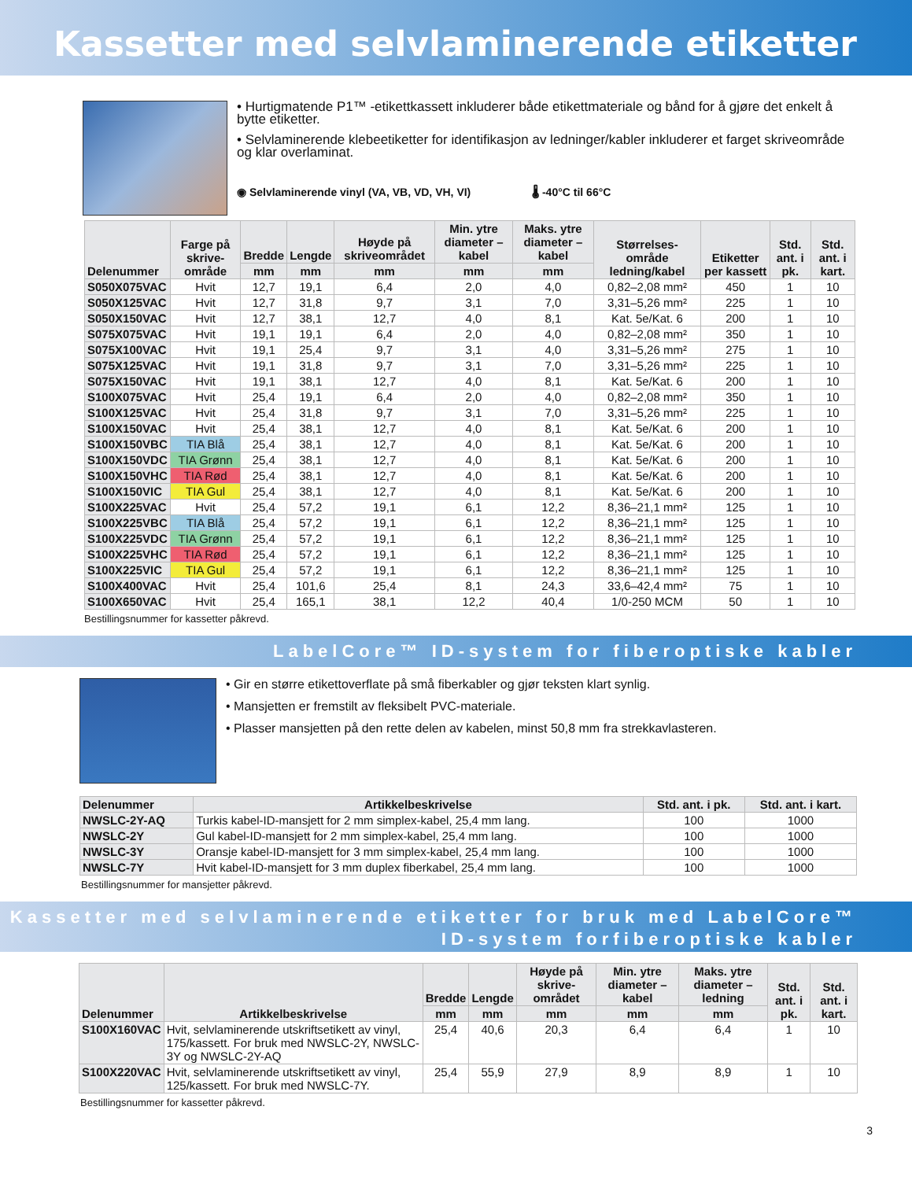Kassetter med selvlaminerende etiketter
• Hurtigmatende P1™ -etikettkassett inkluderer både etikettmateriale og bånd for å gjøre det enkelt å bytte etiketter.
• Selvlaminerende klebeetiketter for identifikasjon av ledninger/kabler inkluderer et farget skriveområde og klar overlaminat.
◉ Selvlaminerende vinyl (VA, VB, VD, VH, VI) 🌡 -40°C til 66°C
| Delenummer | Farge på skrive-område | Bredde | Lengde | Høyde på skriveområdet | Min. ytre diameter – kabel | Maks. ytre diameter – kabel | Størrelses-område ledning/kabel | Etiketter per kassett | Std. ant. i pk. | Std. ant. i kart. |
| --- | --- | --- | --- | --- | --- | --- | --- | --- | --- | --- |
| | | mm | mm | mm | mm | mm | | | | |
| S050X075VAC | Hvit | 12,7 | 19,1 | 6,4 | 2,0 | 4,0 | 0,82–2,08 mm² | 450 | 1 | 10 |
| S050X125VAC | Hvit | 12,7 | 31,8 | 9,7 | 3,1 | 7,0 | 3,31–5,26 mm² | 225 | 1 | 10 |
| S050X150VAC | Hvit | 12,7 | 38,1 | 12,7 | 4,0 | 8,1 | Kat. 5e/Kat. 6 | 200 | 1 | 10 |
| S075X075VAC | Hvit | 19,1 | 19,1 | 6,4 | 2,0 | 4,0 | 0,82–2,08 mm² | 350 | 1 | 10 |
| S075X100VAC | Hvit | 19,1 | 25,4 | 9,7 | 3,1 | 4,0 | 3,31–5,26 mm² | 275 | 1 | 10 |
| S075X125VAC | Hvit | 19,1 | 31,8 | 9,7 | 3,1 | 7,0 | 3,31–5,26 mm² | 225 | 1 | 10 |
| S075X150VAC | Hvit | 19,1 | 38,1 | 12,7 | 4,0 | 8,1 | Kat. 5e/Kat. 6 | 200 | 1 | 10 |
| S100X075VAC | Hvit | 25,4 | 19,1 | 6,4 | 2,0 | 4,0 | 0,82–2,08 mm² | 350 | 1 | 10 |
| S100X125VAC | Hvit | 25,4 | 31,8 | 9,7 | 3,1 | 7,0 | 3,31–5,26 mm² | 225 | 1 | 10 |
| S100X150VAC | Hvit | 25,4 | 38,1 | 12,7 | 4,0 | 8,1 | Kat. 5e/Kat. 6 | 200 | 1 | 10 |
| S100X150VBC | TIA Blå | 25,4 | 38,1 | 12,7 | 4,0 | 8,1 | Kat. 5e/Kat. 6 | 200 | 1 | 10 |
| S100X150VDC | TIA Grønn | 25,4 | 38,1 | 12,7 | 4,0 | 8,1 | Kat. 5e/Kat. 6 | 200 | 1 | 10 |
| S100X150VHC | TIA Rød | 25,4 | 38,1 | 12,7 | 4,0 | 8,1 | Kat. 5e/Kat. 6 | 200 | 1 | 10 |
| S100X150VIC | TIA Gul | 25,4 | 38,1 | 12,7 | 4,0 | 8,1 | Kat. 5e/Kat. 6 | 200 | 1 | 10 |
| S100X225VAC | Hvit | 25,4 | 57,2 | 19,1 | 6,1 | 12,2 | 8,36–21,1 mm² | 125 | 1 | 10 |
| S100X225VBC | TIA Blå | 25,4 | 57,2 | 19,1 | 6,1 | 12,2 | 8,36–21,1 mm² | 125 | 1 | 10 |
| S100X225VDC | TIA Grønn | 25,4 | 57,2 | 19,1 | 6,1 | 12,2 | 8,36–21,1 mm² | 125 | 1 | 10 |
| S100X225VHC | TIA Rød | 25,4 | 57,2 | 19,1 | 6,1 | 12,2 | 8,36–21,1 mm² | 125 | 1 | 10 |
| S100X225VIC | TIA Gul | 25,4 | 57,2 | 19,1 | 6,1 | 12,2 | 8,36–21,1 mm² | 125 | 1 | 10 |
| S100X400VAC | Hvit | 25,4 | 101,6 | 25,4 | 8,1 | 24,3 | 33,6–42,4 mm² | 75 | 1 | 10 |
| S100X650VAC | Hvit | 25,4 | 165,1 | 38,1 | 12,2 | 40,4 | 1/0-250 MCM | 50 | 1 | 10 |
Bestillingsnummer for kassetter påkrevd.
LabelCore™ ID-system for fiberoptiske kabler
• Gir en større etikettoverflate på små fiberkabler og gjør teksten klart synlig.
• Mansjetten er fremstilt av fleksibelt PVC-materiale.
• Plasser mansjetten på den rette delen av kabelen, minst 50,8 mm fra strekkavlasteren.
| Delenummer | Artikkelbeskrivelse | Std. ant. i pk. | Std. ant. i kart. |
| --- | --- | --- | --- |
| NWSLC-2Y-AQ | Turkis kabel-ID-mansjett for 2 mm simplex-kabel, 25,4 mm lang. | 100 | 1000 |
| NWSLC-2Y | Gul kabel-ID-mansjett for 2 mm simplex-kabel, 25,4 mm lang. | 100 | 1000 |
| NWSLC-3Y | Oransje kabel-ID-mansjett for 3 mm simplex-kabel, 25,4 mm lang. | 100 | 1000 |
| NWSLC-7Y | Hvit kabel-ID-mansjett for 3 mm duplex fiberkabel, 25,4 mm lang. | 100 | 1000 |
Bestillingsnummer for mansjetter påkrevd.
Kassetter med selvlaminerende etiketter for bruk med LabelCore™
ID-system forfiberoptiske kabler
| Delenummer | Artikkelbeskrivelse | Bredde | Lengde | Høyde på skrive-området | Min. ytre diameter – kabel | Maks. ytre diameter – ledning | Std. ant. i pk. | Std. ant. i kart. |
| --- | --- | --- | --- | --- | --- | --- | --- | --- |
| | | mm | mm | mm | mm | mm | | |
| S100X160VAC | Hvit, selvlaminerende utskriftsetikett av vinyl, 175/kassett. For bruk med NWSLC-2Y, NWSLC-3Y og NWSLC-2Y-AQ | 25,4 | 40,6 | 20,3 | 6,4 | 6,4 | 1 | 10 |
| S100X220VAC | Hvit, selvlaminerende utskriftsetikett av vinyl, 125/kassett. For bruk med NWSLC-7Y. | 25,4 | 55,9 | 27,9 | 8,9 | 8,9 | 1 | 10 |
Bestillingsnummer for kassetter påkrevd.
3